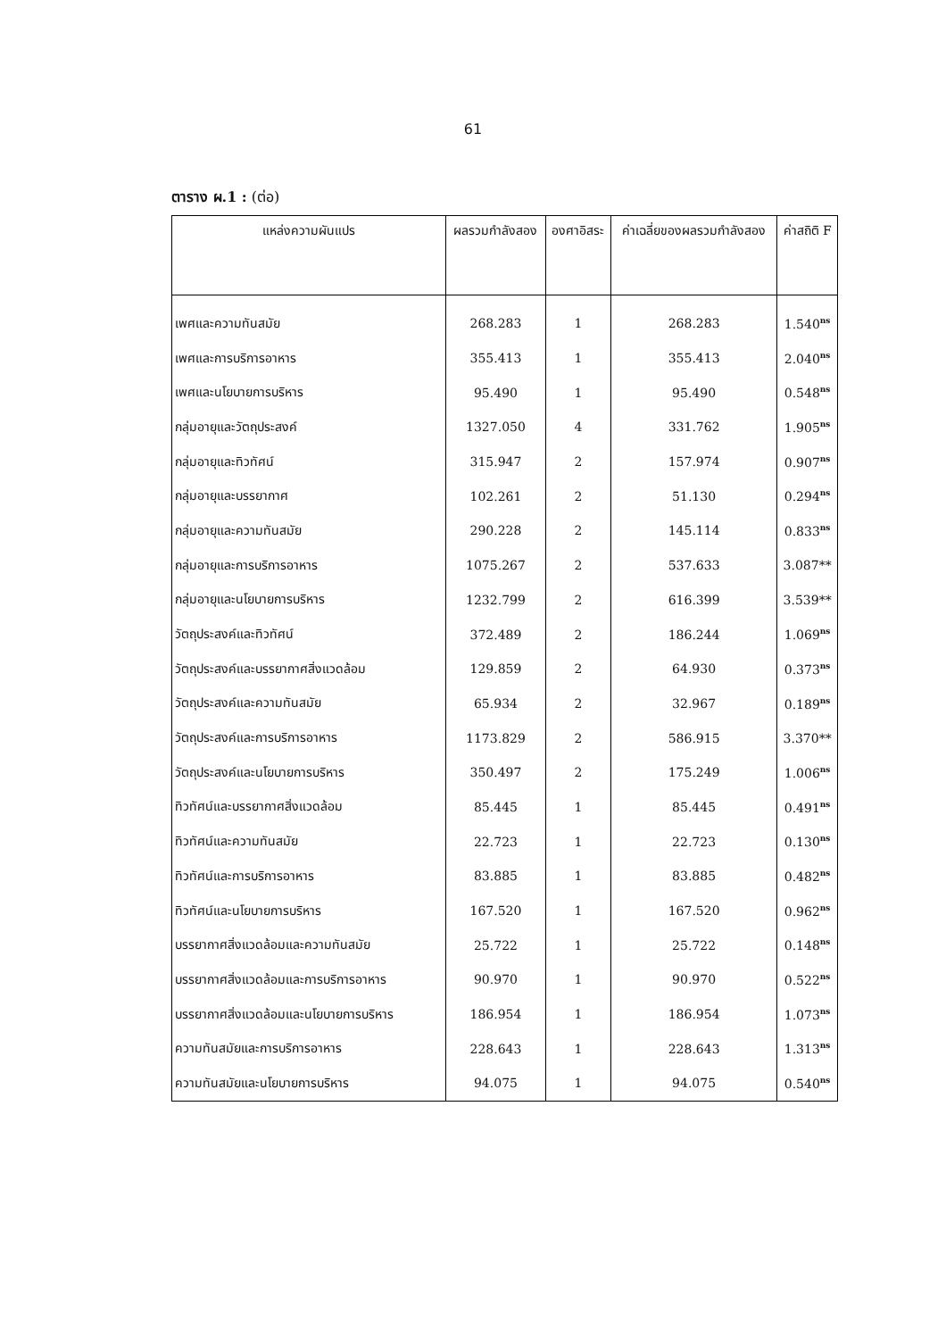61
ตาราง ผ.1 : (ต่อ)
| แหล่งความผันแปร | ผลรวมกำลังสอง | องศาอิสระ | ค่าเฉลี่ยของผลรวมกำลังสอง | ค่าสถิติ F |
| --- | --- | --- | --- | --- |
| เพศและความทันสมัย | 268.283 | 1 | 268.283 | 1.540<sup>ns</sup> |
| เพศและการบริการอาหาร | 355.413 | 1 | 355.413 | 2.040<sup>ns</sup> |
| เพศและนโยบายการบริหาร | 95.490 | 1 | 95.490 | 0.548<sup>ns</sup> |
| กลุ่มอายุและวัตถุประสงค์ | 1327.050 | 4 | 331.762 | 1.905<sup>ns</sup> |
| กลุ่มอายุและทิวทัศน์ | 315.947 | 2 | 157.974 | 0.907<sup>ns</sup> |
| กลุ่มอายุและบรรยากาศ | 102.261 | 2 | 51.130 | 0.294<sup>ns</sup> |
| กลุ่มอายุและความทันสมัย | 290.228 | 2 | 145.114 | 0.833<sup>ns</sup> |
| กลุ่มอายุและการบริการอาหาร | 1075.267 | 2 | 537.633 | 3.087** |
| กลุ่มอายุและนโยบายการบริหาร | 1232.799 | 2 | 616.399 | 3.539** |
| วัตถุประสงค์และทิวทัศน์ | 372.489 | 2 | 186.244 | 1.069<sup>ns</sup> |
| วัตถุประสงค์และบรรยากาศสิ่งแวดล้อม | 129.859 | 2 | 64.930 | 0.373<sup>ns</sup> |
| วัตถุประสงค์และความทันสมัย | 65.934 | 2 | 32.967 | 0.189<sup>ns</sup> |
| วัตถุประสงค์และการบริการอาหาร | 1173.829 | 2 | 586.915 | 3.370** |
| วัตถุประสงค์และนโยบายการบริหาร | 350.497 | 2 | 175.249 | 1.006<sup>ns</sup> |
| ทิวทัศน์และบรรยากาศสิ่งแวดล้อม | 85.445 | 1 | 85.445 | 0.491<sup>ns</sup> |
| ทิวทัศน์และความทันสมัย | 22.723 | 1 | 22.723 | 0.130<sup>ns</sup> |
| ทิวทัศน์และการบริการอาหาร | 83.885 | 1 | 83.885 | 0.482<sup>ns</sup> |
| ทิวทัศน์และนโยบายการบริหาร | 167.520 | 1 | 167.520 | 0.962<sup>ns</sup> |
| บรรยากาศสิ่งแวดล้อมและความทันสมัย | 25.722 | 1 | 25.722 | 0.148<sup>ns</sup> |
| บรรยากาศสิ่งแวดล้อมและการบริการอาหาร | 90.970 | 1 | 90.970 | 0.522<sup>ns</sup> |
| บรรยากาศสิ่งแวดล้อมและนโยบายการบริหาร | 186.954 | 1 | 186.954 | 1.073<sup>ns</sup> |
| ความทันสมัยและการบริการอาหาร | 228.643 | 1 | 228.643 | 1.313<sup>ns</sup> |
| ความทันสมัยและนโยบายการบริหาร | 94.075 | 1 | 94.075 | 0.540<sup>ns</sup> |